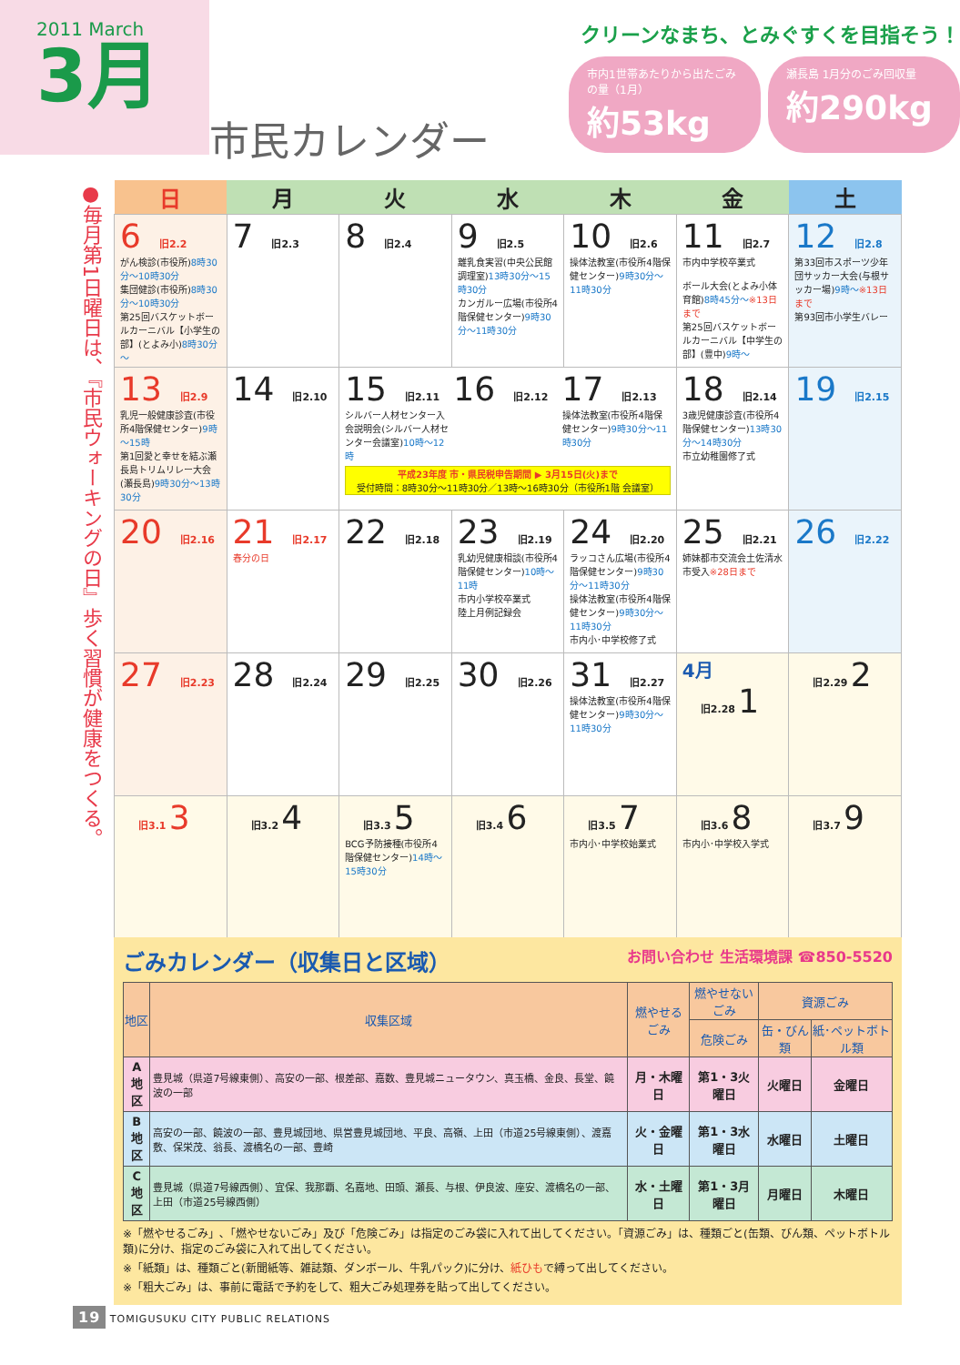2011 March
3月
市民カレンダー
クリーンなまち、とみぐすくを目指そう！
市内1世帯あたりから出たごみの量（1月）
約53kg
瀬長島 1月分のごみ回収量
約290kg
●毎月第1日曜日は、『市民ウォーキングの日』歩く習慣が健康をつくる。
| 日 | 月 | 火 | 水 | 木 | 金 | 土 |
| --- | --- | --- | --- | --- | --- | --- |
| 6 旧2.2 がん検診(市役所) 8時30分～10時30分 集団健診(市役所) 8時30分～10時30分 第25回バスケットボールカーニバル【小学生の部】(とよみ小) 8時30分～ | 7 旧2.3 | 8 旧2.4 | 9 旧2.5 離乳食実習(中央公民館調理室) 13時30分～15時30分 カンガルー広場(市役所4階保健センター) 9時30分～11時30分 | 10 旧2.6 操体法教室(市役所4階保健センター) 9時30分～11時30分 | 11 旧2.7 市内中学校卒業式 ボール大会(とよみ小体育館) 8時45分～ ※13日まで 第25回バスケットボールカーニバル【中学生の部】(豊中) 9時～ | 12 旧2.8 第33回市スポーツ少年団サッカー大会(与根サッカー場) 9時～ ※13日まで 第93回市小学生バレー |
| 13 旧2.9 乳児一般健康診査(市役所4階保健センター) 9時～15時 第1回愛と幸せを結ぶ瀬長島トリムリレー大会(瀬長島) 9時30分～13時30分 | 14 旧2.10 | 15 旧2.11 シルバー人材センター入会説明会(シルバー人材センター会議室) 10時～12時 16 旧2.12 17 旧2.13 操体法教室(市役所4階保健センター) 9時30分～11時30分 平成23年度 市・県民税申告期間 ▶ 3月15日(火)まで 受付時間：8時30分～11時30分／13時～16時30分（市役所1階 会議室） | | | 18 旧2.14 3歳児健康診査(市役所4階保健センター) 13時30分～14時30分 市立幼稚園修了式 | 19 旧2.15 |
| 20 旧2.16 | 21 旧2.17 春分の日 | 22 旧2.18 | 23 旧2.19 乳幼児健康相談(市役所4階保健センター) 10時～11時 市内小学校卒業式 陸上月例記録会 | 24 旧2.20 ラッコさん広場(市役所4階保健センター) 9時30分～11時30分 操体法教室(市役所4階保健センター) 9時30分～11時30分 市内小･中学校修了式 | 25 旧2.21 姉妹都市交流会土佐清水市受入 ※28日まで | 26 旧2.22 |
| 27 旧2.23 | 28 旧2.24 | 29 旧2.25 | 30 旧2.26 | 31 旧2.27 操体法教室(市役所4階保健センター) 9時30分～11時30分 | 4月 旧2.28 1 | 旧2.29 2 |
| 旧3.1 3 | 旧3.2 4 | 旧3.3 5 BCG予防接種(市役所4階保健センター) 14時～15時30分 | 旧3.4 6 | 旧3.5 7 市内小･中学校始業式 | 旧3.6 8 市内小･中学校入学式 | 旧3.7 9 |
ごみカレンダー（収集日と区域） お問い合わせ 生活環境課 ☎850-5520
| 地区 | 収集区域 | 燃やせるごみ | 燃やせないごみ | 資源ごみ | |
| --- | --- | --- | --- | --- | --- |
| | | | 危険ごみ | 缶・びん類 | 紙･ペットボトル類 |
| A 地区 | 豊見城（県道7号線東側）、高安の一部、根差部、嘉数、豊見城ニュータウン、真玉橋、金良、長堂、饒波の一部 | 月・木曜日 | 第1・3火曜日 | 火曜日 | 金曜日 |
| B 地区 | 高安の一部、饒波の一部、豊見城団地、県営豊見城団地、平良、高嶺、上田（市道25号線東側）、渡嘉敷、保栄茂、翁長、渡橋名の一部、豊崎 | 火・金曜日 | 第1・3水曜日 | 水曜日 | 土曜日 |
| C 地区 | 豊見城（県道7号線西側）、宜保、我那覇、名嘉地、田頭、瀬長、与根、伊良波、座安、渡橋名の一部、上田（市道25号線西側） | 水・土曜日 | 第1・3月曜日 | 月曜日 | 木曜日 |
※「燃やせるごみ」､「燃やせないごみ」及び「危険ごみ」は指定のごみ袋に入れて出してください。「資源ごみ」は、種類ごと(缶類、びん類、ペットボトル類)に分け、指定のごみ袋に入れて出してください。
※「紙類」は、種類ごと(新聞紙等、雑誌類、ダンボール、牛乳パック)に分け、紙ひもで縛って出してください。
※「粗大ごみ」は、事前に電話で予約をして、粗大ごみ処理券を貼って出してください。
19 TOMIGUSUKU CITY PUBLIC RELATIONS